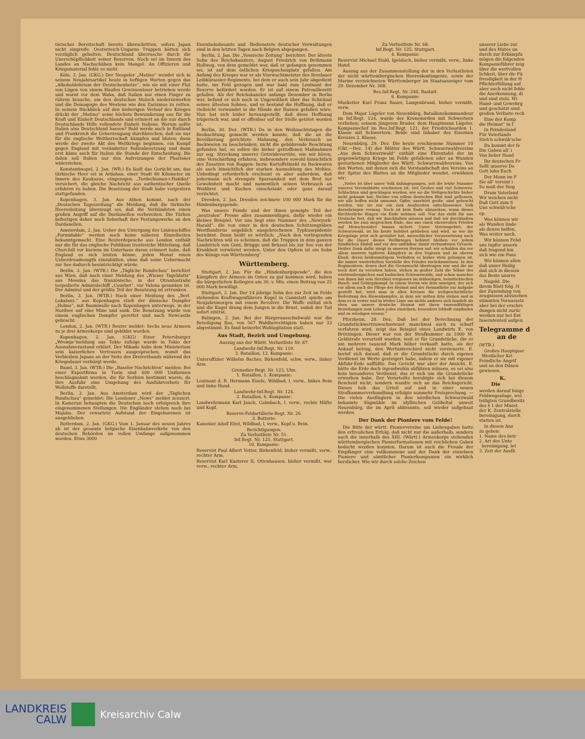tärischer Bereitschaft bereits überschritten, sofern Japan nicht eingreife. Oesterreich-Ungarns Truppen hätten sich vorzüglich gehalten. Deutschland überrasche durch die Unerschöpflichkeit seiner Reserven. Noch sei im Innern des Landes an Nachschüben kein Mangel. An Offizieren und Kriegsmaterial fehle es nicht.
Köln, 2. Jan. (GKG.) Der Neapeler „Matino“ wendet sich in seinem Neujahrsartikel heute in heftigen Worten gegen das „Alkoholdelirium der Deutschenhetze“, wie sie mit einer Flut von Lügen von einem Haufen Gewissenloser betrieben werde und warnt vor dem Wahn, daß Italien nur einen Finger zu rühren brauche, um den deutschen Moloch niederzuwerfen und die Demagogie des Westens wie den Zarismus zu retten. In seinem Rückblick auf den bisherigen Verlauf des Krieges drückt der „Matino“ seine höchste Bewunderung aus für die Kraft und Einheit Deutschlands und erinnert an die nur durch Deutschlands Hilfe vollendete Einheit Italiens. Warum sollte Italien also Deutschland hassen? Bald werde auch in Rußland und Frankreich die Ueberzeugung durchbrechen, daß sie nur für die englische Weltherrschaft kämpfen und bluten; dann werde der zweite Akt des Weltkriegs beginnen, ein Kampf gegen England mit veränderter Rollenbesetzung und dann erst käme auch für Italien die Stunde der Entscheidung. Bis dahin soll Italien nur den Aufreizungen der Pharisäer widerstehen.
Konstantinopel, 2. Jan. (WB.) Es läuft das Gerücht um, das türkische Heer sei in Ardahan, einer Stadt 80 Kilometer im Innern des Kaukasus, eingezogen. „Terdschuman-i-Hakikat“ versichert, die gleiche Nachricht aus authentischer Quelle erfahren zu haben. Die Besetzung der Stadt habe vorgestern stattgefunden.
Kopenhagen, 3. Jan. Aus Athen kommt, nach der „Deutschen Tageszeitung“ die Meldung, daß die türkische Heeresleitung überzeugt sei, daß die Verbündeten einen großen Angriff auf die Dardanellen vorbereiten. Die Türken befestigen daher noch fieberhaft ihre Festungswerke an den Dardanellen.
Amsterdam, 2. Jan. Ueber den Untergang des Linienschiffes „Formidable“ werden noch keine näheren Einzelheiten bekanntgemacht. Eine Reuterdepesche aus London enthält nur die für das englische Publikum trostreiche Mitteilung, daß Churchill vor kurzem im Unterhaus daran erinnert habe, daß England es sich leisten könne, jeden Monat einen Ueberdreadnougth einzubüßen, ohne daß seine Uebermacht zur See dadurch beeinträchtigt würde.
Berlin, 3. Jan. (WTB.) Die „Tägliche Rundschau“ berichtet aus Wien, daß nach einer Meldung des „Wiener Tageblatts“ aus Messina das französische, in der Otrantostraße torpedierte Admiralschiff „Courbet“, vor Valona gesunken ist. Der Admiral und der größte Teil der Besatzung ist ertrunken.
Berlin, 3. Jan. (WTB.) Nach einer Meldung des „Berl. Lokalanz.“ aus Kopenhagen stieß der dänische Dampfer „Holme“, mit Baumwolle nach Kopenhagen unterwegs, in der Nordsee auf eine Mine und sank. Die Besatzung wurde von einem englischen Dampfer gerettet und nach Newcastle gebracht.
London, 2. Jan. (WTB.) Reuter meldet: Sechs neue Armeen zu je drei Armeekorps sind gebildet worden.
Kopenhagen, 2. Jan. (GKG) Einer Petersburger „Wremja“meldung aus Tokio zufolge wurde in Tokio der Ausnahmezustand erklärt. Der Mikado habe dem Ministerium sein kaiserliches Vertrauen ausgesprochen, womit das Verbleiben Japans an der Seite des Dreiverbands während der Kriegsdauer verbürgt werde.
Basel, 3. Jan. (WTB.) Die „Baseler Nachrichten“ melden: Bei einer Exportfirma in Turin sind 400 000 Uniformen beschlagnahmt worden, die für Serbien bestimmt waren, da ihre Ausfuhr eine Umgehung des Ausfuhrverbots für Wollstoffe darstellt.
Berlin, 3. Jan. Aus Amsterdam wird der „Täglichen Rundschau“ gemeldet: Die Londoner „News“ meldet zensiert. In Kamerun behaupten die Deutschen noch erfolgreich ihre eingenommenen Stellungen. Die Engländer stehen noch bei Majuba. Der erwartete Aufstand der Eingeborenen ist ausgeblieben.
Rotterdam, 2. Jan. (GKG.) Vom 1. Januar des neuen Jahres ab ist der gesamte belgische Eisenbahnverkehr von den deutschen Behörden im vollen Umfange aufgenommen worden. Etwa 3000
Eisenbahnbeamte und -Bedienstete deutscher Verwaltungen sind in den letzten Tagen nach Belgien abgegangen.
Berlin, 2. Jan. Die „Vossische Zeitung“ berichtet: Der älteste Sohn des Reichskanzlers, August Friedrich von Bethmann Hollweg, von dem gemeldet war, daß er gefangen genommen sei, ist auf dem östlichen Kriegsschauplatz gefallen. Am Anfang des Krieges war er als Vizewachtmeister des Breslauer Leibkürassier-Regiments, bei dem er auch sein Jahr abgedient hatte, ins Feld gezogen und war bald zum Leutnant der Reserve befördert worden. Er ist auf einem Patrouillenritt gefallen. Als der Reichskanzler anfangs Dezember in Berlin war, befand er sich noch in Ungewißheit über das Schicksal seines ältesten Sohnes, und es bestand die Hoffnung, daß er vielleicht verwundet in die Hände der Russen gefallen wäre. Nun hat sich leider herausgestellt, daß diese Hoffnung trügerisch war, und er offenbar auf der Stelle getötet worden ist.
Berlin, 30. Dez. (WTB.) Da in den Weihnachtstagen die Beobachtung gemacht werden konnte, daß die an die Bevölkerung gerichtete Mahnung, den Verbrauch an Backwaren zu beschränken, nicht die gebührende Beachtung gefunden hat, so sollen die bisher getroffenen Maßnahmen zur sog. Streckung unserer Getreidevorräte, wie wir hören, eine Verschärfung erfahren, insbesondere sowohl hinsichtlich des Zusatzes von Roggen- bezw. Kartoffelmehl zu Backwaren als auch hinsichtlich der starken Ausmahlung des Mehles. Unbedingt erforderlich erscheint es aber außerdem, daß jedermann sich strengste Sparsamkeit mit dem Brot zur Gewohnheit macht und namentlich seinen Verbrauch an Weißbrot und Kuchen einschränkt oder ganz darauf verzichtet.
Dresden, 2. Jan. Dresden zeichnete 100 000 Mark für die Hindenburgspende.
Was unsere Feinde und der ihnen geneigte Teil der „neutralen“ Presse alles zusammenlügen, dafür wieder ein kleines Beispiel. Vor uns liegt eine Nummer des „Newyork-Harald“, die von einer in den deutschen Schützengräben Westflanderns angeblich ausgebrochenen Typhusepidemie berichtet. Dann heißt es wörtlich: „Nach den vorliegenden Nachrichten will es scheinen, daß die Truppen in dem ganzen Landstrich von Gent, Brügge und Brüssel bis zur See von der Krankheit verwüstet werden. Unter den Opfern ist ein Sohn des Königs von Württemberg“.
Württemberg.
Stuttgart, 2. Jan. Für die „Hindenburgspende“, die den Kämpfern der Armeen im Osten zu gut kommen wird, haben die bürgerlichen Kollegien am 30. v. Mts. einen Beitrag von 25 000 Mark bewilligt.
Stuttgart, 2. Jan. Der 14 jährige Sohn des zur Zeit im Felde stehenden Kraftwagenführers Kugel in Cannstatt spielte am Neujahrsmorgen mit einem Revolver. Die Waffe entlud sich und die Kugel drang dem Jungen in die Brust, sodaß der Tod sofort eintrat.
Balingen, 2. Jan. Bei der Bürgerausschußwahl war die Beteiligung flau, von 567 Wahlberechtigten haben nur 33 abgestimmt. Es fand keinerlei Wahlagitation statt.
Aus Stadt, Bezirk und Umgebung.
Auszug aus der Württ. Verlustliste Nr. 87.
Landwehr-Inf.Regt. Nr. 119.
3. Bataillon, 12. Kompanie:
Unteroffizier Wilhelm Bacher, Birkenfeld, schw. verw., linker Arm.
Grenadier-Regt. Nr. 123, Ulm.
1. Bataillon, 1. Kompanie:
Leutnant d. R. Hermann Eisele, Wildbad, l. verw., linkes Bein und linke Hand.
Landwehr-Inf.Regt. Nr. 124.
2. Bataillon, 6. Kompanie:
Landwehrmann Karl Jauch, Calmbach, l. verw., rechte Hüfte und Kopf.
Reserve-Feldartillerie-Regt. Nr. 26.
3. Batterie:
Kanonier Adolf Eitel, Wildbad, l. verw., Kopf u. Bein.
Berichtigungen:
Zu Verlustliste Nr. 51.
Inf.Regt. Nr. 125, Stuttgart.
10. Kompanie:
Reservist Paul Albert Vetter, Birkenfeld, bisher vermißt, verw., rechter Arm.
Reservist Karl Kusterer II, Ottenhausen, bisher vermißt, war verw., rechter Arm.
Zu Verlustliste Nr. 68.
Inf.Regt. Nr. 125, Stuttgart.
4. Kompanie:
Reservist Michael Stahl, Igelsloch, bisher vermißt, verw., linke Hand.
Auszug aus der Zusammenstellung der in den Verlustlisten der nicht württembergischen Heereskontingente, sowie der Marine verzeichneten Württemberger im Staatsanzeiger vom 29. Dezember Nr. 308:
Res.Inf.Regt. Nr. 240, Rastatt.
6. Kompanie:
Musketier Karl Franz Bauer, Langenbrand, bisher vermißt, verw.
Dem Major Lägeler von Neuenbürg, Bataillonskommandeur im Inf.Regt. 124, wurde der Kronenorden mit Schwertern verliehen; seinem jüngeren Bruder, dem Hauptmann Lägeler, Kompaniechef im Res.Inf.Regt. 121, der Friedrichsorden 1. Klasse mit Schwertern. Beide sind Inhaber des Eisernen Kreuzes 2. Klasse.
Neuenbürg, 29. Dez. Die heute erschienene Nummer 10 (Okt.—Dez. 14) der Blätter des Württ. Schwarzwaldvereins „Aus dem Schwarzwald“ enthält eine Ehrentafel der im gegenwärtigen Kriege im Felde gefallenen oder an Wunden gestorbenen Mitglieder des Württ. Schwarzwaldvereins. Von den Worten, mit denen sich die Vorstandschaft des Vereins an der Spitze des Blattes an die Mitglieder wendet, erwähnen wir:
„Vieles ist über unser Volk dahingegangen, seit die letzte Nummer unseres Vereinsblatts erschienen ist, viel Großes und viel Schweres. Schlachten sind geschlagen worden, wie sie die Weltgeschichte bisher nicht gekannt hat; Ströme von edlem deutschen Blut sind geflossen, wir alle hoffen nicht umsonst; Opfer, unerhört große, sind gebracht worden, wie sie nur ein zum Aeußersten entschlossenes Volk darzubringen vermag. Noch ist kein Ende abzusehen, wann dieses fürchterliche Ringen ein Ende nehmen soll. Nur das steht für uns Deutsche fest, daß wir durchhalten müssen und daß wir durchhalten werden bis zum siegreichen Ende, das uns einen ehrenvollen Frieden auf Menschenalter hinaus sichert. Unser Vereinsgebiet, der Schwarzwald, ist bis heute behütet geblieben und wird, so wie die Kriegslage jetzt sich gestaltet hat, menschlicher Voraussetzung nach für die Dauer dieses Weltkrieges behütet bleiben vor jedem feindlichen Einfall und vor den unfehlbar damit verbundenen Greueln. Heißer Dank dafür steigt in unseren Herzen auf; wir schulden ihn vor allem unseren tapferen Kämpfern in den Vogesen und im oberen Elsaß, deren heldenmütigem Verhalten es bisher stets gelungen ist, die immer wiederholten Vorstöße des Feindes zurückzuweisen. In den Regimentern, denen dort die Grenzwacht übertragen war und die sie noch dort zu versehen haben, stehen in großer Zahl die Söhne des württembergischen und badischen Schwarzwalds, und schon mancher von ihnen hat sein Herzblut vergossen im mühseligen, heimtückischen Busch- und Gebirgskampf. In einem Verein wie dem unsrigen, der sich vor allem auch die Pflege der Heimat und der Heimatliebe zur Aufgabe gestellt hat, wird man in allen Kreisen die weltgeschichtliche Bedeutung des Riesenkampfes, in dem wir mitten drin stehen und in dem es in erster und in letzter Linie um nichts anderes sich handelt als eben um unsere deutsche Heimat mit ihren tausendfältigen Beziehungen zum Leben jedes einzelnen, besonders lebhaft empfinden und zu würdigen wissen.“
Pforzheim, 28. Dez. Daß bei der Berechnung der Grundstückwertzuwachssteuer manchmal auch zu scharf verfahren wird, zeigt das Beispiel eines Landwirts E. von Brötzingen. Dieser war von der Strafkammer zu 1000 M. Geldstrafe verurteilt worden, weil er für Grundstücke, die er um mehrere tausend Mark höher verkauft hatte, als der Ankauf betrug, den Wertunterschied nicht versteuerte. E. berief sich darauf, daß er die Grundstücke durch eigenes Verdienst im Werte gesteigert habe, indem er sie mit eigener Abfuhr-Erde auffüllte. Das Gericht war aber der Ansicht, E. hätte die Erde doch irgendwohin abführen müssen, es sei also kein besonderes Verdienst, das er sich um die Grundstücke erworben habe. Der Verurteilte beruhigte sich bei diesem Bescheid nicht, sondern wandte sich an das Reichsgericht. Dieses hob das Urteil auf und in einer neuen Strafkammerverhandlung erfolgte nunmehr Freisprechung. — Die vielen Ausflüglern in den nördlichen Schwarzwald bekannte Sägmühle im idyllischen Größeltal unweit Neuenbürg, die im April abbrannte, soll wieder aufgebaut werden.
Der Dank der Pioniere vom Felde!
Die Bitte der württ. Pioniervereine um Liebesgaben hatte den erfreulichen Erfolg, daß nicht nur die außerhalb, sondern auch die innerhalb des XIII. (Württ.) Armeekorps stehenden württembergischen Pionierformationen mit reichlichen Gaben bedacht werden konnten. Darum ist auch die Freude der Empfänger eine vollkommene und der Dank der einzelnen Pioniere und sämtlicher Pionierkompanien ein wirklich herzlicher. Wie wir durch solche Zeichen
unserer Liebe zur
und des Mutes un
durch zur Erkämpfu
mögen die folgenden
Kompanieführer zeig
über die wertvollen
lichkeit, über die Fü
freudigkeit in der H
Pflichterfüllung auf
aber auch nicht fehle
die Anerkennung, di
und sind stolz, Wi
Hand- und Gewehrg
und geschätzt sind.
großen Verluste rech
Eine der Komp
die Heimat“ in f
In Feindesland
Für Vaterlands
Steh'n schwäb'sche
Da kommt der fe
Die Gaben all' i
Von lieber Hand
Ihr deutschen Fr
Sollt unseres Da
Gott lohn Euch
Der Mann im F
Sie all' vereint i
So muß der Sieg
Drum Vaterland
Wir weichen nicht
Daß Gott zum S
Uns schwäb'sche
ep.
Was können wir
als Wunden linde
als denen helfen,
Was weiter noch,
Wir können Fehd
uns tapfer unsern
daß tragend hin
sich wie ein Panz
Wir können allen
daß unser Heilig
daß sich in diesem
das Beste unsres
Nagold. Die
ihrem Blatt folg. N
der Zusendung von
zeugnissen abzusehen
stimmten Voraussetz
aber bei der erschre
dungen nicht zurüc
werden nur bei Ent
Inseratenteil aufgen
Telegramme d
an de
(WTB.)
Großes Hauptquar
Westlicher Kri
Feindliche Angrif
und an den Dünen
gewiesen.
K.
Die
werden darauf hinge
Feldweganlage, wel
teiligten Grundbesitz
des § 1 der Minist.
der K. Zentralstelle
bereinigung, durch
statten ist.
In diesen Anz
zu geben:
1. Name des betr
2. Art des Unte
bereinigung, let
3. Zeit der Ausfü
LANDKREIS
CALW
Kreisarchiv Calw